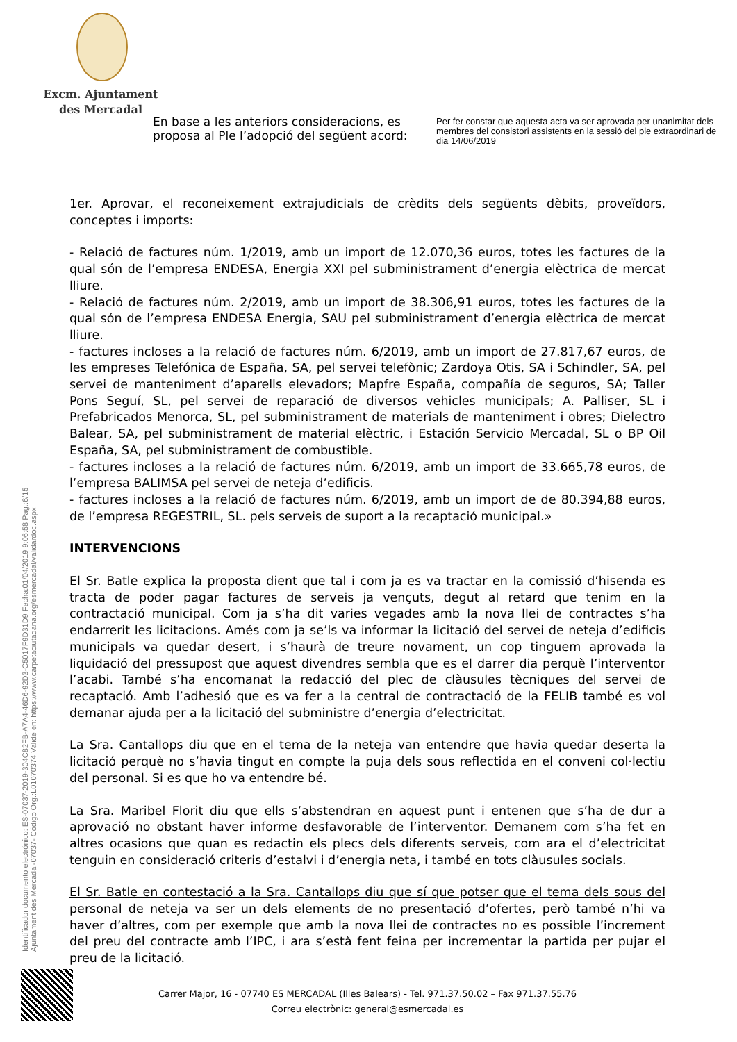Excm. Ajuntament
des Mercadal
En base a les anteriors consideracions, es proposa al Ple l’adopció del següent acord:
Per fer constar que aquesta acta va ser aprovada per unanimitat dels membres del consistori assistents en la sessió del ple extraordinari de dia 14/06/2019
1er. Aprovar, el reconeixement extrajudicials de crèdits dels següents dèbits, proveïdors, conceptes i imports:
- Relació de factures núm. 1/2019, amb un import de 12.070,36 euros, totes les factures de la qual són de l’empresa ENDESA, Energia XXI pel subministrament d’energia elèctrica de mercat lliure.
- Relació de factures núm. 2/2019, amb un import de 38.306,91 euros, totes les factures de la qual són de l’empresa ENDESA Energia, SAU pel subministrament d’energia elèctrica de mercat lliure.
- factures incloses a la relació de factures núm. 6/2019, amb un import de 27.817,67 euros, de les empreses Telefónica de España, SA, pel servei telefònic; Zardoya Otis, SA i Schindler, SA, pel servei de manteniment d’aparells elevadors; Mapfre España, compañía de seguros, SA; Taller Pons Seguí, SL, pel servei de reparació de diversos vehicles municipals; A. Palliser, SL i Prefabricados Menorca, SL, pel subministrament de materials de manteniment i obres; Dielectro Balear, SA, pel subministrament de material elèctric, i Estación Servicio Mercadal, SL o BP Oil España, SA, pel subministrament de combustible.
- factures incloses a la relació de factures núm. 6/2019, amb un import de 33.665,78 euros, de l’empresa BALIMSA pel servei de neteja d’edificis.
- factures incloses a la relació de factures núm. 6/2019, amb un import de de 80.394,88 euros, de l’empresa REGESTRIL, SL. pels serveis de suport a la recaptació municipal.»
INTERVENCIONS
El Sr. Batle explica la proposta dient que tal i com ja es va tractar en la comissió d’hisenda es tracta de poder pagar factures de serveis ja vençuts, degut al retard que tenim en la contractació municipal. Com ja s’ha dit varies vegades amb la nova llei de contractes s’ha endarrerit les licitacions. Amés com ja se’ls va informar la licitació del servei de neteja d’edificis municipals va quedar desert, i s’haurà de treure novament, un cop tinguem aprovada la liquidació del pressupost que aquest divendres sembla que es el darrer dia perquè l’interventor l’acabi. També s’ha encomanat la redacció del plec de clàusules tècniques del servei de recaptació. Amb l’adhesió que es va fer a la central de contractació de la FELIB també es vol demanar ajuda per a la licitació del subministre d’energia d’electricitat.
La Sra. Cantallops diu que en el tema de la neteja van entendre que havia quedar deserta la licitació perquè no s’havia tingut en compte la puja dels sous reflectida en el conveni col·lectiu del personal. Si es que ho va entendre bé.
La Sra. Maribel Florit diu que ells s’abstendran en aquest punt i entenen que s’ha de dur a aprovació no obstant haver informe desfavorable de l’interventor. Demanem com s’ha fet en altres ocasions que quan es redactin els plecs dels diferents serveis, com ara el d’electricitat tenguin en consideració criteris d’estalvi i d’energia neta, i també en tots clàusules socials.
El Sr. Batle en contestació a la Sra. Cantallops diu que sí que potser que el tema dels sous del personal de neteja va ser un dels elements de no presentació d’ofertes, però també n’hi va haver d’altres, com per exemple que amb la nova llei de contractes no es possible l’increment del preu del contracte amb l’IPC, i ara s’està fent feina per incrementar la partida per pujar el preu de la licitació.
Identificador documento electrónico: ES-07037-2019-304C82FB-A7A4-46D6-92D3-C5017F9D31D9 Fecha:01/04/2019 9:06:58 Pag.:6/15
Ajuntament des Mercadal-07037- Código Org.:L01070374 Valide en: https://www.carpetaciutadana.org/esmercadal/validardoc.aspx
Carrer Major, 16 - 07740 ES MERCADAL (Illes Balears) - Tel. 971.37.50.02 – Fax 971.37.55.76
Correu electrònic: general@esmercadal.es